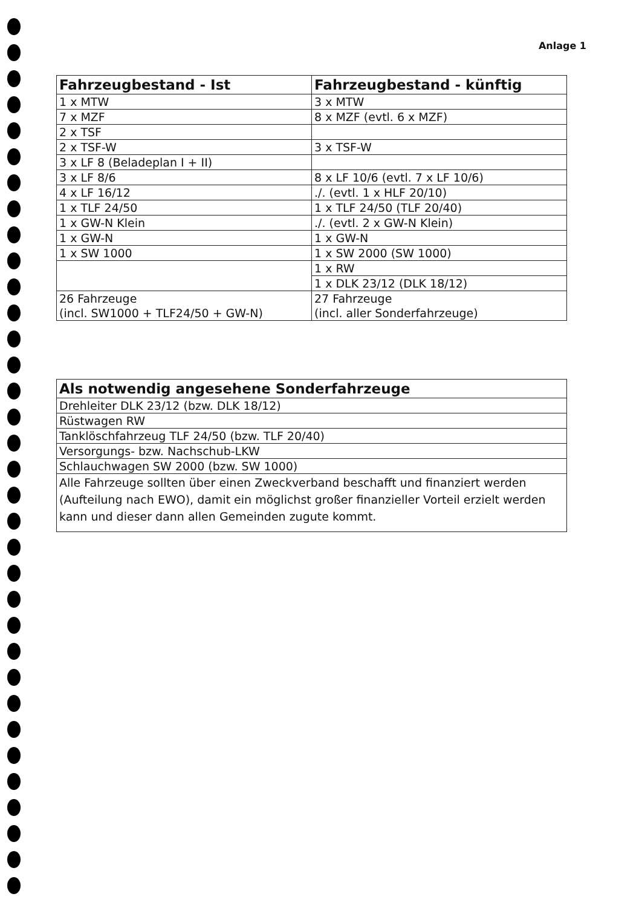Anlage 1
| Fahrzeugbestand - Ist | Fahrzeugbestand - künftig |
| --- | --- |
| 1 x MTW | 3 x MTW |
| 7 x MZF | 8 x MZF (evtl. 6 x MZF) |
| 2 x TSF | |
| 2 x TSF-W | 3 x TSF-W |
| 3 x LF 8 (Beladeplan I + II) | |
| 3 x LF 8/6 | 8 x LF 10/6 (evtl. 7 x LF 10/6) |
| 4 x LF 16/12 | ./. (evtl. 1 x HLF 20/10) |
| 1 x TLF 24/50 | 1 x TLF 24/50 (TLF 20/40) |
| 1 x GW-N Klein | ./. (evtl. 2 x GW-N Klein) |
| 1 x GW-N | 1 x GW-N |
| 1 x SW 1000 | 1 x SW 2000 (SW 1000) |
| | 1 x RW |
| | 1 x DLK 23/12 (DLK 18/12) |
| 26 Fahrzeuge (incl. SW1000 + TLF24/50 + GW-N) | 27 Fahrzeuge (incl. aller Sonderfahrzeuge) |
| Als notwendig angesehene Sonderfahrzeuge |
| --- |
| Drehleiter DLK 23/12 (bzw. DLK 18/12) |
| Rüstwagen RW |
| Tanklöschfahrzeug TLF 24/50 (bzw. TLF 20/40) |
| Versorgungs- bzw. Nachschub-LKW |
| Schlauchwagen SW 2000 (bzw. SW 1000) |
| Alle Fahrzeuge sollten über einen Zweckverband beschafft und finanziert werden (Aufteilung nach EWO), damit ein möglichst großer finanzieller Vorteil erzielt werden kann und dieser dann allen Gemeinden zugute kommt. |